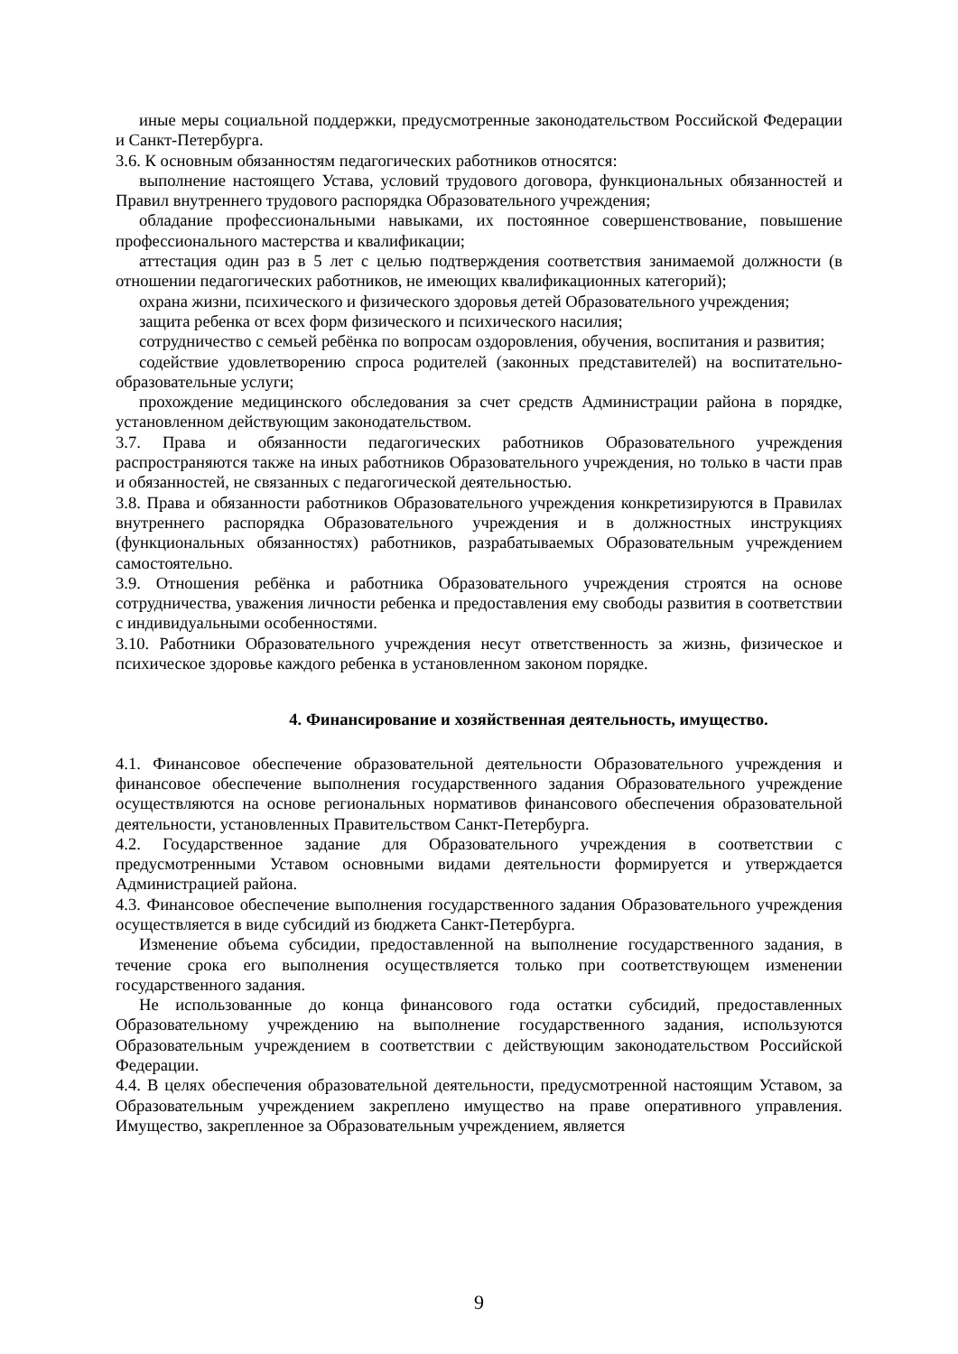иные меры социальной поддержки, предусмотренные законодательством Российской Федерации и Санкт-Петербурга.
3.6. К основным обязанностям педагогических работников относятся:
выполнение настоящего Устава, условий трудового договора, функциональных обязанностей и Правил внутреннего трудового распорядка Образовательного учреждения;
обладание профессиональными навыками, их постоянное совершенствование, повышение профессионального мастерства и квалификации;
аттестация один раз в 5 лет с целью подтверждения соответствия занимаемой должности (в отношении педагогических работников, не имеющих квалификационных категорий);
охрана жизни, психического и физического здоровья детей Образовательного учреждения;
защита ребенка от всех форм физического и психического насилия;
сотрудничество с семьей ребёнка по вопросам оздоровления, обучения, воспитания и развития;
содействие удовлетворению спроса родителей (законных представителей) на воспитательно-образовательные услуги;
прохождение медицинского обследования за счет средств Администрации района в порядке, установленном действующим законодательством.
3.7. Права и обязанности педагогических работников Образовательного учреждения распространяются также на иных работников Образовательного учреждения, но только в части прав и обязанностей, не связанных с педагогической деятельностью.
3.8. Права и обязанности работников Образовательного учреждения конкретизируются в Правилах внутреннего распорядка Образовательного учреждения и в должностных инструкциях (функциональных обязанностях) работников, разрабатываемых Образовательным учреждением самостоятельно.
3.9. Отношения ребёнка и работника Образовательного учреждения строятся на основе сотрудничества, уважения личности ребенка и предоставления ему свободы развития в соответствии с индивидуальными особенностями.
3.10. Работники Образовательного учреждения несут ответственность за жизнь, физическое и психическое здоровье каждого ребенка в установленном законом порядке.
4. Финансирование и хозяйственная деятельность, имущество.
4.1. Финансовое обеспечение образовательной деятельности Образовательного учреждения и финансовое обеспечение выполнения государственного задания Образовательного учреждение осуществляются на основе региональных нормативов финансового обеспечения образовательной деятельности, установленных Правительством Санкт-Петербурга.
4.2. Государственное задание для Образовательного учреждения в соответствии с предусмотренными Уставом основными видами деятельности формируется и утверждается Администрацией района.
4.3. Финансовое обеспечение выполнения государственного задания Образовательного учреждения осуществляется в виде субсидий из бюджета Санкт-Петербурга.
Изменение объема субсидии, предоставленной на выполнение государственного задания, в течение срока его выполнения осуществляется только при соответствующем изменении государственного задания.
Не использованные до конца финансового года остатки субсидий, предоставленных Образовательному учреждению на выполнение государственного задания, используются Образовательным учреждением в соответствии с действующим законодательством Российской Федерации.
4.4. В целях обеспечения образовательной деятельности, предусмотренной настоящим Уставом, за Образовательным учреждением закреплено имущество на праве оперативного управления. Имущество, закрепленное за Образовательным учреждением, является
9